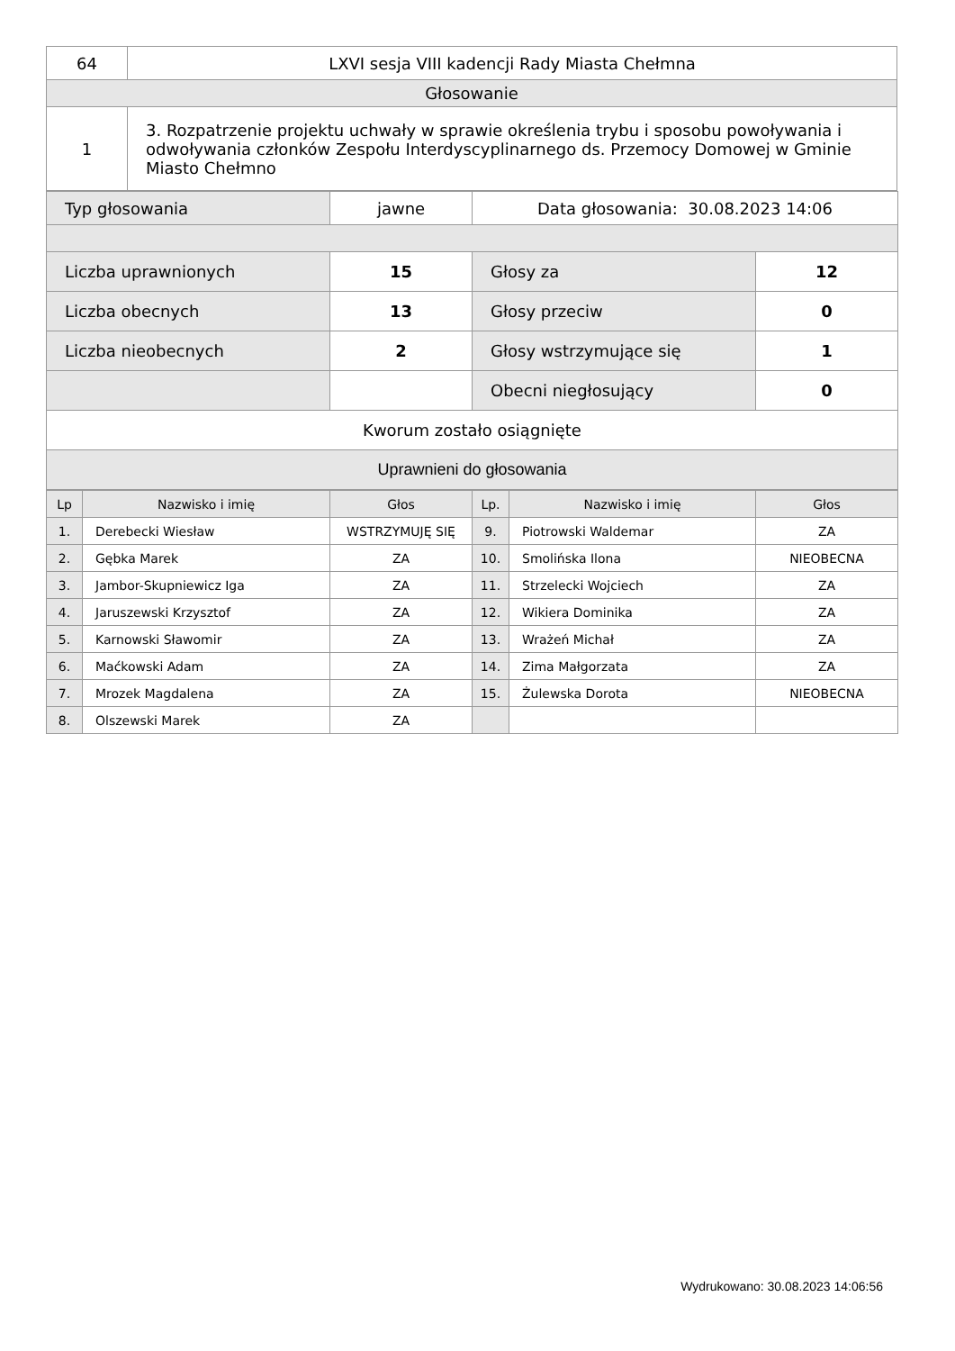| 64 | LXVI sesja VIII kadencji Rady Miasta Chełmna |
| Głosowanie | |
| 1 | 3. Rozpatrzenie projektu uchwały w sprawie określenia trybu i sposobu powoływania i odwoływania członków Zespołu Interdyscyplinarnego ds. Przemocy Domowej w Gminie Miasto Chełmno |
| Typ głosowania | jawne | Data głosowania: 30.08.2023 14:06 | |
| Liczba uprawnionych | 15 | Głosy za | 12 |
| Liczba obecnych | 13 | Głosy przeciw | 0 |
| Liczba nieobecnych | 2 | Głosy wstrzymujące się | 1 |
| | | Obecni niegłosujący | 0 |
| Kworum zostało osiągnięte | | | |
| Uprawnieni do głosowania | | | |
| Lp | Nazwisko i imię | Głos | Lp. | Nazwisko i imię | Głos |
| --- | --- | --- | --- | --- | --- |
| 1. | Derebecki Wiesław | WSTRZYMUJĘ SIĘ | 9. | Piotrowski Waldemar | ZA |
| 2. | Gębka Marek | ZA | 10. | Smolińska Ilona | NIEOBECNA |
| 3. | Jambor-Skupniewicz Iga | ZA | 11. | Strzelecki Wojciech | ZA |
| 4. | Jaruszewski Krzysztof | ZA | 12. | Wikiera Dominika | ZA |
| 5. | Karnowski Sławomir | ZA | 13. | Wrażeń Michał | ZA |
| 6. | Maćkowski Adam | ZA | 14. | Zima Małgorzata | ZA |
| 7. | Mrozek Magdalena | ZA | 15. | Żulewska Dorota | NIEOBECNA |
| 8. | Olszewski Marek | ZA | | | |
Wydrukowano: 30.08.2023 14:06:56